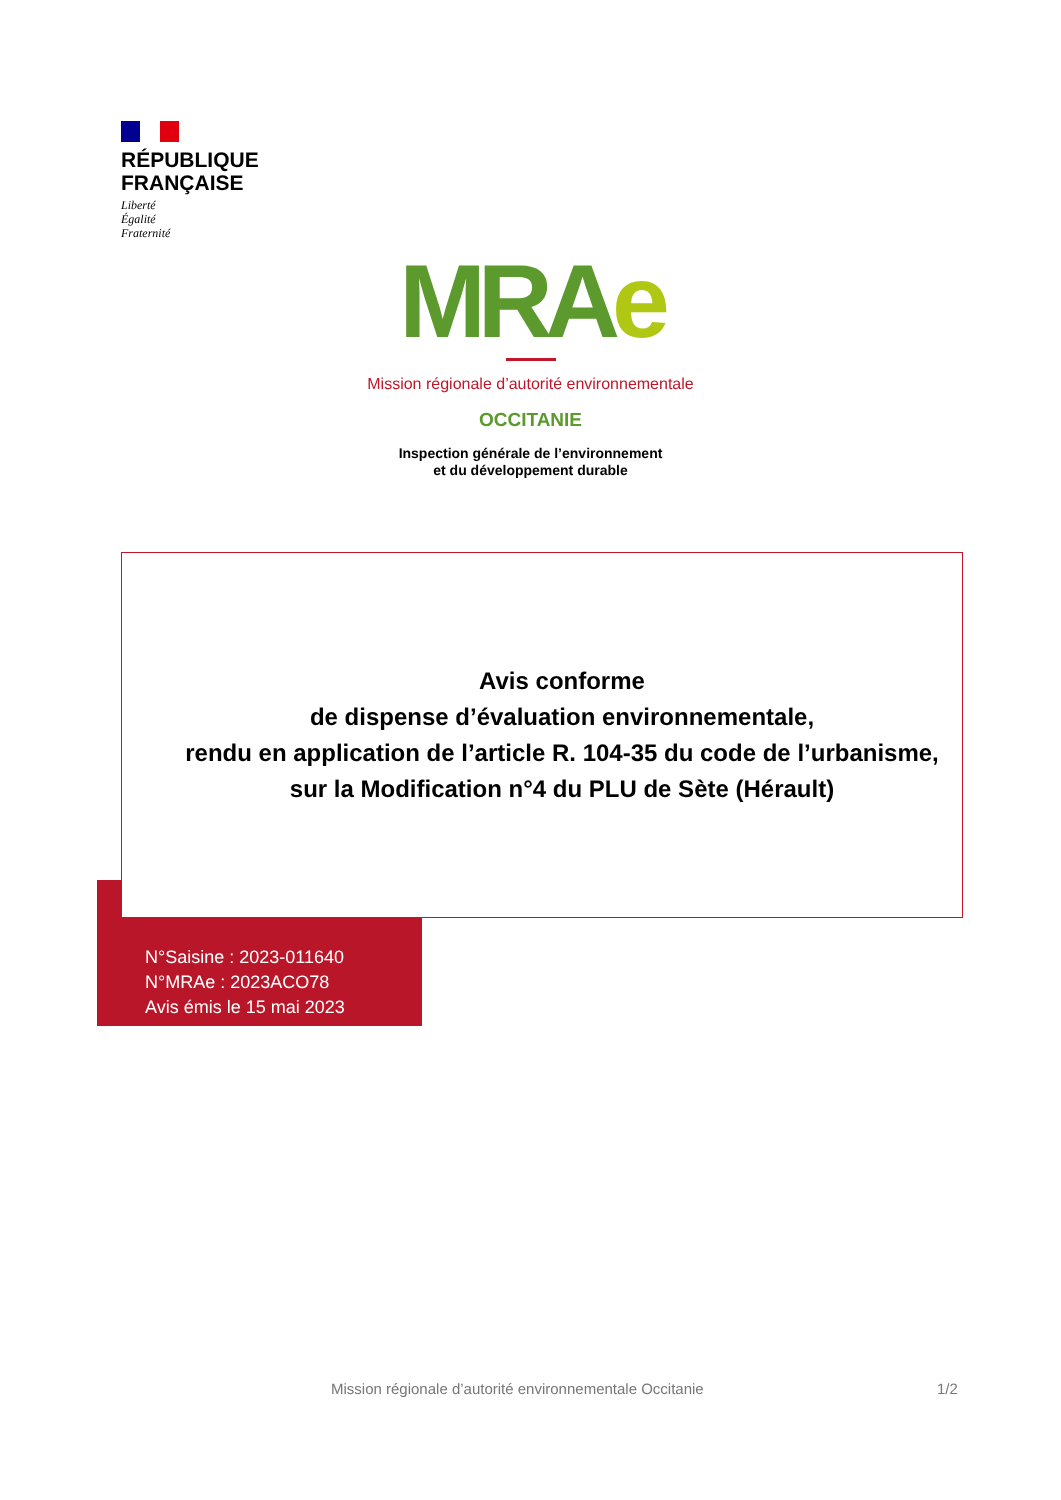RÉPUBLIQUE
FRANÇAISE
Liberté
Égalité
Fraternité
MRAe
Mission régionale d’autorité environnementale
OCCITANIE
Inspection générale de l’environnement
et du développement durable
Avis conforme
de dispense d’évaluation environnementale,
rendu en application de l’article R. 104-35 du code de l’urbanisme,
sur la Modification n°4 du PLU de Sète (Hérault)
N°Saisine : 2023-011640
N°MRAe : 2023ACO78
Avis émis le 15 mai 2023
Mission régionale d’autorité environnementale Occitanie 1/2